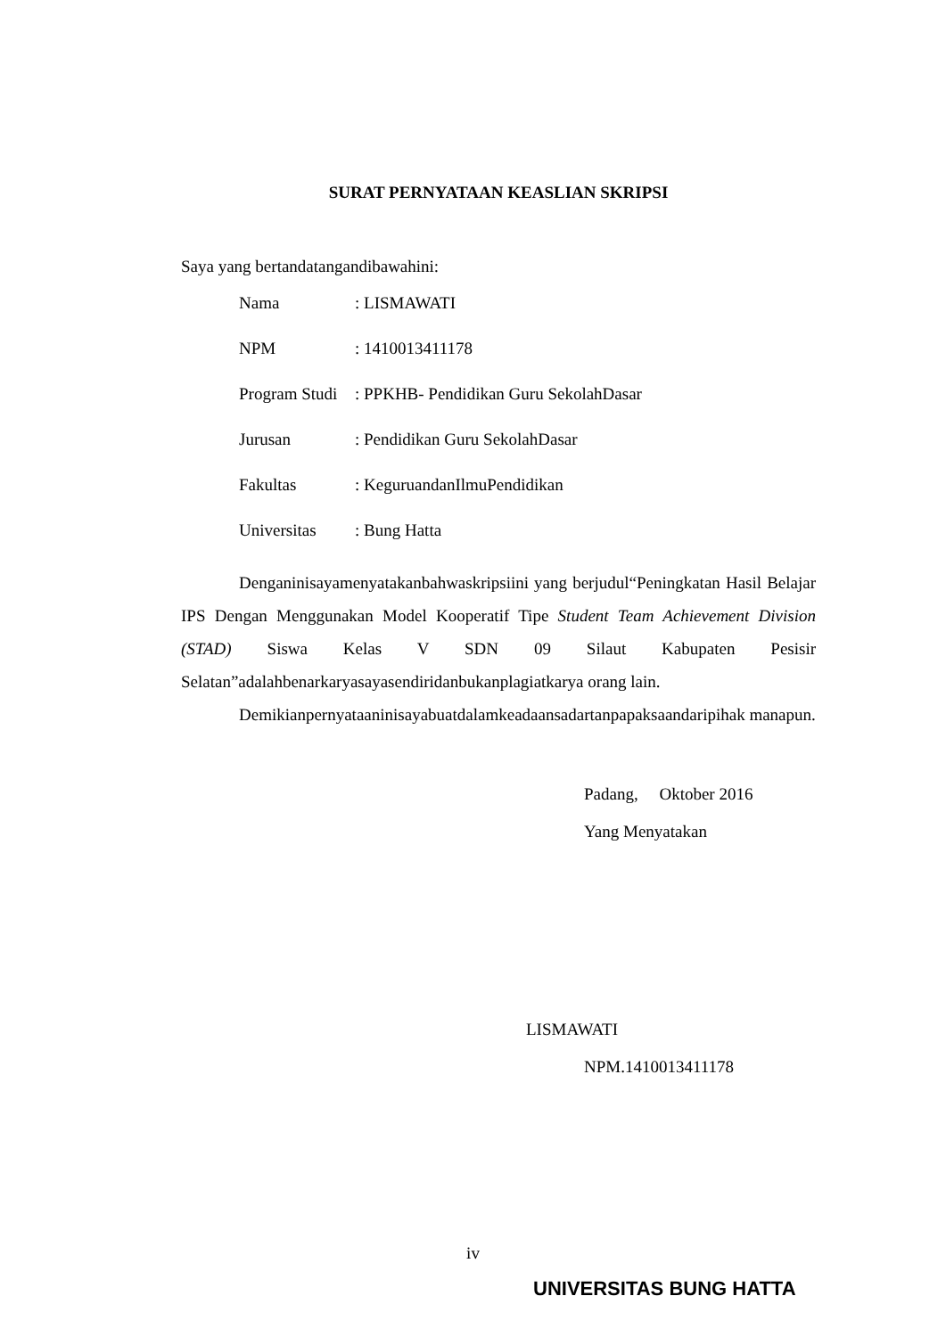SURAT PERNYATAAN KEASLIAN SKRIPSI
Saya yang bertandatangandibawahini:
| Nama | : LISMAWATI |
| NPM | : 1410013411178 |
| Program Studi | : PPKHB- Pendidikan Guru SekolahDasar |
| Jurusan | : Pendidikan Guru SekolahDasar |
| Fakultas | : KeguruandanIlmuPendidikan |
| Universitas | : Bung Hatta |
Denganinisayamenyatakanbahwaskripsiini yang berjudul“Peningkatan Hasil Belajar IPS Dengan Menggunakan Model Kooperatif Tipe Student Team Achievement Division (STAD) Siswa Kelas V SDN 09 Silaut Kabupaten Pesisir Selatan”adalahbenarkaryasayasendiridanbukanplagiatkarya orang lain.
Demikianpernyataaninisayabuatdalamkeadaansadartanpapaksaandaripihak manapun.
Padang, Oktober 2016
Yang Menyatakan
LISMAWATI
NPM.1410013411178
iv
UNIVERSITAS BUNG HATTA